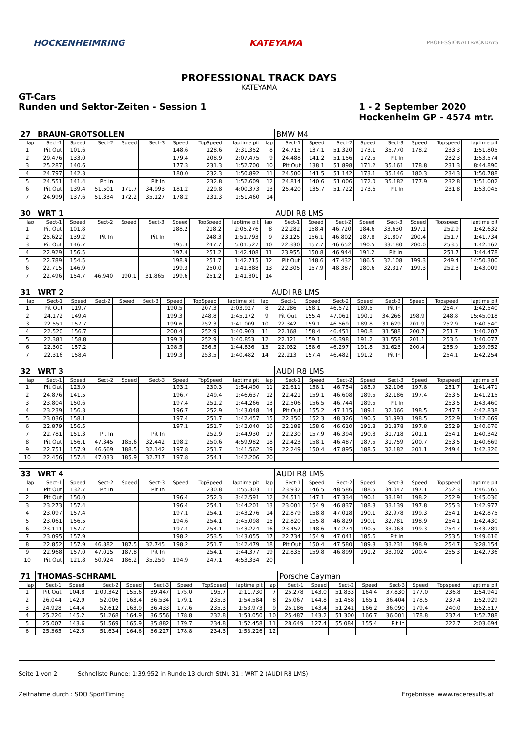HOCKENHEIMRING KATEYAMA PROFESSIONALTRACKDAYS
PROFESSIONAL TRACK DAYS
KATEYAMA
GT-Cars
Runden und Sektor-Zeiten - Session 1
1 - 2 September 2020
Hockenheim GP - 4574 mtr.
| 27 | BRAUN-GROTSOLLEN | | | | | | | | | BMW M4 | | | | | | | |
| lap | Sect-1 | Speed | Sect-2 | Speed | Sect-3 | Speed | TopSpeed | laptime pit | lap | Sect-1 | Speed | Sect-2 | Speed | Sect-3 | Speed | Topspeed | laptime pit |
| 1 | Pit Out | 101.6 | | | | 148.6 | 128.6 | 2:31.352 | 8 | 24.715 | 137.1 | 51.320 | 173.1 | 35.770 | 178.2 | 233.3 | 1:51.805 |
| 2 | 29.476 | 133.0 | | | | 179.4 | 208.9 | 2:07.475 | 9 | 24.488 | 141.2 | 51.156 | 172.5 | Pit In | | 232.3 | 1:53.574 |
| 3 | 25.287 | 140.6 | | | | 177.3 | 231.3 | 1:52.700 | 10 | Pit Out | 138.1 | 51.898 | 171.2 | 35.161 | 178.8 | 231.3 | 8:44.890 |
| 4 | 24.797 | 142.3 | | | | 180.0 | 232.3 | 1:50.892 | 11 | 24.500 | 141.5 | 51.142 | 173.1 | 35.146 | 180.3 | 234.3 | 1:50.788 |
| 5 | 24.551 | 141.4 | Pit In | | Pit In | | 232.8 | 1:52.609 | 12 | 24.814 | 140.6 | 51.006 | 172.0 | 35.182 | 177.9 | 232.8 | 1:51.002 |
| 6 | Pit Out | 139.4 | 51.501 | 171.7 | 34.993 | 181.2 | 229.8 | 4:00.373 | 13 | 25.420 | 135.7 | 51.722 | 173.6 | Pit In | | 231.8 | 1:53.045 |
| 7 | 24.999 | 137.6 | 51.334 | 172.2 | 35.127 | 178.2 | 231.3 | 1:51.460 | 14 | | | | | | | | |
| 30 | WRT 1 | | | | | | | | | AUDI R8 LMS | | | | | | | |
| lap | Sect-1 | Speed | Sect-2 | Speed | Sect-3 | Speed | TopSpeed | laptime pit | lap | Sect-1 | Speed | Sect-2 | Speed | Sect-3 | Speed | Topspeed | laptime pit |
| 1 | Pit Out | 101.8 | | | | 188.2 | 218.2 | 2:05.276 | 8 | 22.282 | 158.4 | 46.720 | 184.6 | 33.630 | 197.1 | 252.9 | 1:42.632 |
| 2 | 25.622 | 139.2 | Pit In | | Pit In | | 248.3 | 1:51.793 | 9 | 23.125 | 156.1 | 46.802 | 187.8 | 31.807 | 200.4 | 251.7 | 1:41.734 |
| 3 | Pit Out | 146.7 | | | | 195.3 | 247.7 | 5:01.527 | 10 | 22.330 | 157.7 | 46.652 | 190.5 | 33.180 | 200.0 | 253.5 | 1:42.162 |
| 4 | 22.929 | 156.5 | | | | 197.4 | 251.2 | 1:42.408 | 11 | 23.955 | 150.8 | 46.944 | 191.2 | Pit In | | 251.7 | 1:44.478 |
| 5 | 22.789 | 154.5 | | | | 198.9 | 251.7 | 1:42.715 | 12 | Pit Out | 148.6 | 47.432 | 186.5 | 32.108 | 199.3 | 249.4 | 14:50.300 |
| 6 | 22.715 | 146.9 | | | | 199.3 | 250.0 | 1:41.888 | 13 | 22.305 | 157.9 | 48.387 | 180.6 | 32.317 | 199.3 | 252.3 | 1:43.009 |
| 7 | 22.496 | 154.7 | 46.940 | 190.1 | 31.865 | 199.6 | 251.2 | 1:41.301 | 14 | | | | | | | | |
| 31 | WRT 2 | | | | | | | | | AUDI R8 LMS | | | | | | | |
| lap | Sect-1 | Speed | Sect-2 | Speed | Sect-3 | Speed | TopSpeed | laptime pit | lap | Sect-1 | Speed | Sect-2 | Speed | Sect-3 | Speed | Topspeed | laptime pit |
| 1 | Pit Out | 119.7 | | | | 190.5 | 207.3 | 2:03.927 | 8 | 22.286 | 158.1 | 46.572 | 189.5 | Pit In | | 254.7 | 1:42.540 |
| 2 | 24.172 | 149.4 | | | | 199.3 | 248.8 | 1:45.172 | 9 | Pit Out | 155.4 | 47.061 | 190.1 | 34.266 | 198.9 | 248.8 | 15:45.018 |
| 3 | 22.551 | 157.7 | | | | 199.6 | 252.3 | 1:41.009 | 10 | 22.342 | 159.1 | 46.569 | 189.8 | 31.629 | 201.9 | 252.9 | 1:40.540 |
| 4 | 22.520 | 156.7 | | | | 200.4 | 252.9 | 1:40.903 | 11 | 22.168 | 158.4 | 46.451 | 190.8 | 31.588 | 200.7 | 251.7 | 1:40.207 |
| 5 | 22.381 | 158.8 | | | | 199.3 | 252.9 | 1:40.853 | 12 | 22.121 | 159.1 | 46.398 | 191.2 | 31.558 | 201.1 | 253.5 | 1:40.077 |
| 6 | 22.300 | 157.2 | | | | 198.5 | 256.5 | 1:44.836 | 13 | 22.032 | 158.6 | 46.297 | 191.8 | 31.623 | 200.4 | 255.9 | 1:39.952 |
| 7 | 22.316 | 158.4 | | | | 199.3 | 253.5 | 1:40.482 | 14 | 22.213 | 157.4 | 46.482 | 191.2 | Pit In | | 254.1 | 1:42.254 |
| 32 | WRT 3 | | | | | | | | | AUDI R8 LMS | | | | | | | |
| lap | Sect-1 | Speed | Sect-2 | Speed | Sect-3 | Speed | TopSpeed | laptime pit | lap | Sect-1 | Speed | Sect-2 | Speed | Sect-3 | Speed | Topspeed | laptime pit |
| 1 | Pit Out | 123.0 | | | | 193.2 | 230.3 | 1:54.490 | 11 | 22.611 | 158.1 | 46.754 | 185.9 | 32.106 | 197.8 | 251.7 | 1:41.471 |
| 2 | 24.876 | 141.5 | | | | 196.7 | 249.4 | 1:46.637 | 12 | 22.421 | 159.1 | 46.608 | 189.5 | 32.186 | 197.4 | 253.5 | 1:41.215 |
| 3 | 23.804 | 150.6 | | | | 197.4 | 251.2 | 1:44.266 | 13 | 22.506 | 156.5 | 46.744 | 189.5 | Pit In | | 253.5 | 1:43.460 |
| 4 | 23.239 | 156.3 | | | | 196.7 | 252.9 | 1:43.048 | 14 | Pit Out | 155.2 | 47.115 | 189.1 | 32.066 | 198.5 | 247.7 | 4:42.838 |
| 5 | 23.036 | 158.1 | | | | 197.4 | 251.7 | 1:42.457 | 15 | 22.350 | 152.3 | 48.326 | 190.5 | 31.993 | 198.5 | 252.9 | 1:42.669 |
| 6 | 22.879 | 156.5 | | | | 197.1 | 251.7 | 1:42.040 | 16 | 22.188 | 158.6 | 46.610 | 191.8 | 31.878 | 197.8 | 252.9 | 1:40.676 |
| 7 | 22.781 | 151.3 | Pit In | | Pit In | | 252.9 | 1:44.930 | 17 | 22.230 | 157.9 | 46.394 | 190.8 | 31.718 | 201.1 | 254.1 | 1:40.342 |
| 8 | Pit Out | 156.1 | 47.345 | 185.6 | 32.442 | 198.2 | 250.6 | 4:59.982 | 18 | 22.423 | 158.1 | 46.487 | 187.5 | 31.759 | 200.7 | 253.5 | 1:40.669 |
| 9 | 22.751 | 157.9 | 46.669 | 188.5 | 32.142 | 197.8 | 251.7 | 1:41.562 | 19 | 22.249 | 150.4 | 47.895 | 188.5 | 32.182 | 201.1 | 249.4 | 1:42.326 |
| 10 | 22.456 | 157.4 | 47.033 | 185.9 | 32.717 | 197.8 | 254.1 | 1:42.206 | 20 | | | | | | | | |
| 33 | WRT 4 | | | | | | | | | AUDI R8 LMS | | | | | | | |
| lap | Sect-1 | Speed | Sect-2 | Speed | Sect-3 | Speed | TopSpeed | laptime pit | lap | Sect-1 | Speed | Sect-2 | Speed | Sect-3 | Speed | Topspeed | laptime pit |
| 1 | Pit Out | 132.7 | Pit In | | Pit In | | 230.8 | 1:55.303 | 11 | 23.932 | 146.5 | 48.586 | 188.5 | 34.047 | 197.1 | 252.3 | 1:46.565 |
| 2 | Pit Out | 150.0 | | | | 196.4 | 252.3 | 3:42.591 | 12 | 24.511 | 147.1 | 47.334 | 190.1 | 33.191 | 198.2 | 252.9 | 1:45.036 |
| 3 | 23.273 | 157.4 | | | | 196.4 | 254.1 | 1:44.201 | 13 | 23.001 | 154.9 | 46.837 | 188.8 | 33.139 | 197.8 | 255.3 | 1:42.977 |
| 4 | 23.097 | 157.4 | | | | 197.1 | 254.1 | 1:43.276 | 14 | 22.879 | 158.8 | 47.018 | 190.1 | 32.978 | 199.3 | 254.1 | 1:42.875 |
| 5 | 23.061 | 156.5 | | | | 194.6 | 254.1 | 1:45.098 | 15 | 22.820 | 155.8 | 46.829 | 190.1 | 32.781 | 198.9 | 254.1 | 1:42.430 |
| 6 | 23.111 | 157.7 | | | | 197.4 | 254.1 | 1:43.224 | 16 | 23.452 | 148.6 | 47.274 | 190.5 | 33.063 | 199.3 | 254.7 | 1:43.789 |
| 7 | 23.095 | 157.9 | | | | 198.2 | 253.5 | 1:43.055 | 17 | 22.734 | 154.9 | 47.041 | 185.6 | Pit In | | 253.5 | 1:49.616 |
| 8 | 22.852 | 157.9 | 46.882 | 187.5 | 32.745 | 198.2 | 251.7 | 1:42.479 | 18 | Pit Out | 150.4 | 47.580 | 189.8 | 33.231 | 198.9 | 254.7 | 3:28.154 |
| 9 | 22.968 | 157.0 | 47.015 | 187.8 | Pit In | | 254.1 | 1:44.377 | 19 | 22.835 | 159.8 | 46.899 | 191.2 | 33.002 | 200.4 | 255.3 | 1:42.736 |
| 10 | Pit Out | 121.8 | 50.924 | 186.2 | 35.259 | 194.9 | 247.1 | 4:53.334 | 20 | | | | | | | | |
| 71 | THOMAS-SCHRAML | | | | | | | | | Porsche Cayman | | | | | | | |
| lap | Sect-1 | Speed | Sect-2 | Speed | Sect-3 | Speed | TopSpeed | laptime pit | lap | Sect-1 | Speed | Sect-2 | Speed | Sect-3 | Speed | Topspeed | laptime pit |
| 1 | Pit Out | 104.8 | 1:00.342 | 155.6 | 39.447 | 175.0 | 195.7 | 2:11.730 | 7 | 25.278 | 143.0 | 51.833 | 164.4 | 37.830 | 177.0 | 236.8 | 1:54.941 |
| 2 | 26.044 | 142.9 | 52.006 | 163.4 | 36.534 | 179.1 | 235.3 | 1:54.584 | 8 | 25.067 | 144.8 | 51.458 | 165.1 | 36.404 | 178.5 | 237.4 | 1:52.929 |
| 3 | 24.928 | 144.4 | 52.612 | 163.9 | 36.433 | 177.6 | 235.3 | 1:53.973 | 9 | 25.186 | 143.4 | 51.241 | 166.2 | 36.090 | 179.4 | 240.0 | 1:52.517 |
| 4 | 25.226 | 145.2 | 51.268 | 164.9 | 36.556 | 178.8 | 232.8 | 1:53.050 | 10 | 25.487 | 143.2 | 51.300 | 166.7 | 36.001 | 178.8 | 237.4 | 1:52.788 |
| 5 | 25.007 | 143.6 | 51.569 | 165.9 | 35.882 | 179.7 | 234.8 | 1:52.458 | 11 | 28.649 | 127.4 | 55.084 | 155.4 | Pit In | | 222.7 | 2:03.694 |
| 6 | 25.365 | 142.5 | 51.634 | 164.6 | 36.227 | 178.8 | 234.3 | 1:53.226 | 12 | | | | | | | | |
Seite 1 von 2 Schnellste Runde: 1:39.952 in Runde 13 durch StNr. 31 : WRT 2 (AUDI R8 LMS)
Zeitnahme durch : SDO SportTiming Ergebnisse: www.raceresults.at